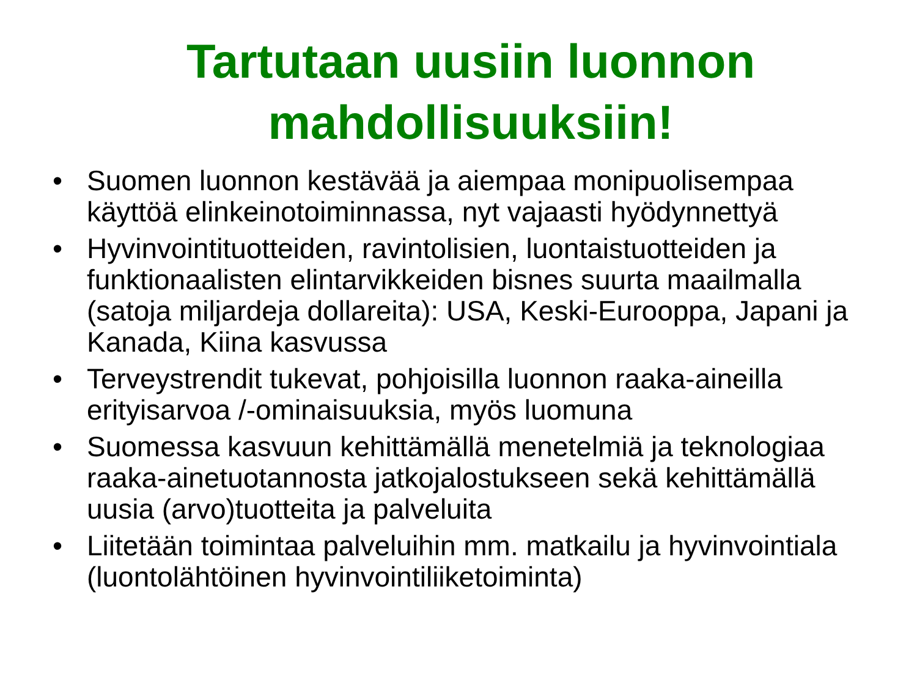Tartutaan uusiin luonnon
mahdollisuuksiin!
• Suomen luonnon kestävää ja aiempaa monipuolisempaa käyttöä elinkeinotoiminnassa, nyt vajaasti hyödynnettyä
• Hyvinvointituotteiden, ravintolisien, luontaistuotteiden ja funktionaalisten elintarvikkeiden bisnes suurta maailmalla (satoja miljardeja dollareita): USA, Keski-Eurooppa, Japani ja Kanada, Kiina kasvussa
• Terveystrendit tukevat, pohjoisilla luonnon raaka-aineilla erityisarvoa /-ominaisuuksia, myös luomuna
• Suomessa kasvuun kehittämällä menetelmiä ja teknologiaa raaka-ainetuotannosta jatkojalostukseen sekä kehittämällä uusia (arvo)tuotteita ja palveluita
• Liitetään toimintaa palveluihin mm. matkailu ja hyvinvointiala (luontolähtöinen hyvinvointiliiketoiminta)